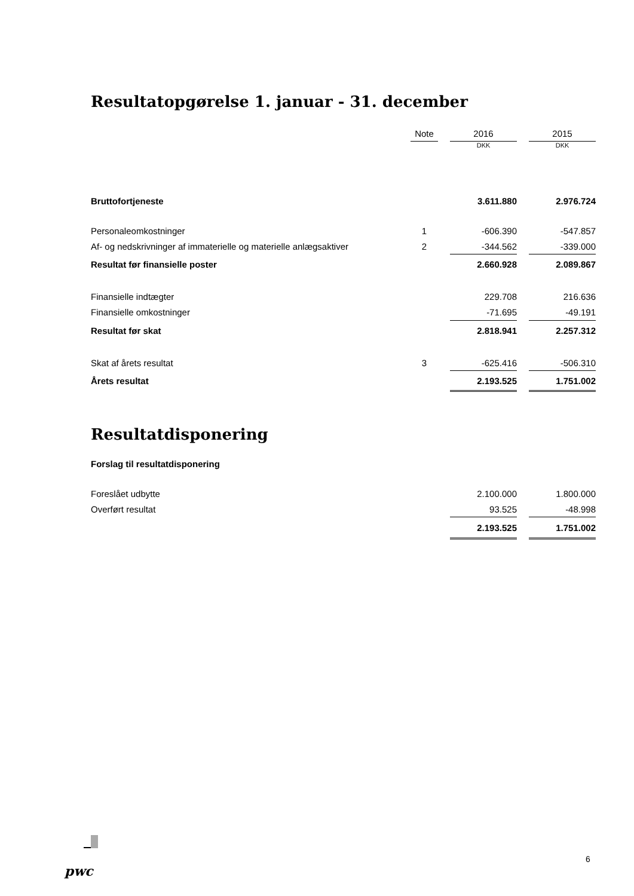Resultatopgørelse 1. januar - 31. december
| | Note | | 2016 | | 2015 |
| --- | --- | --- | --- | --- | --- |
| | | | DKK | | DKK |
| Bruttofortjeneste | | | 3.611.880 | | 2.976.724 |
| Personaleomkostninger | 1 | | -606.390 | | -547.857 |
| Af- og nedskrivninger af immaterielle og materielle anlægsaktiver | 2 | | -344.562 | | -339.000 |
| Resultat før finansielle poster | | | 2.660.928 | | 2.089.867 |
| Finansielle indtægter | | | 229.708 | | 216.636 |
| Finansielle omkostninger | | | -71.695 | | -49.191 |
| Resultat før skat | | | 2.818.941 | | 2.257.312 |
| Skat af årets resultat | 3 | | -625.416 | | -506.310 |
| Årets resultat | | | 2.193.525 | | 1.751.002 |
Resultatdisponering
| Forslag til resultatdisponering | | | | | |
| Foreslået udbytte | | | 2.100.000 | | 1.800.000 |
| Overført resultat | | | 93.525 | | -48.998 |
| | | | 2.193.525 | | 1.751.002 |
pwc
6